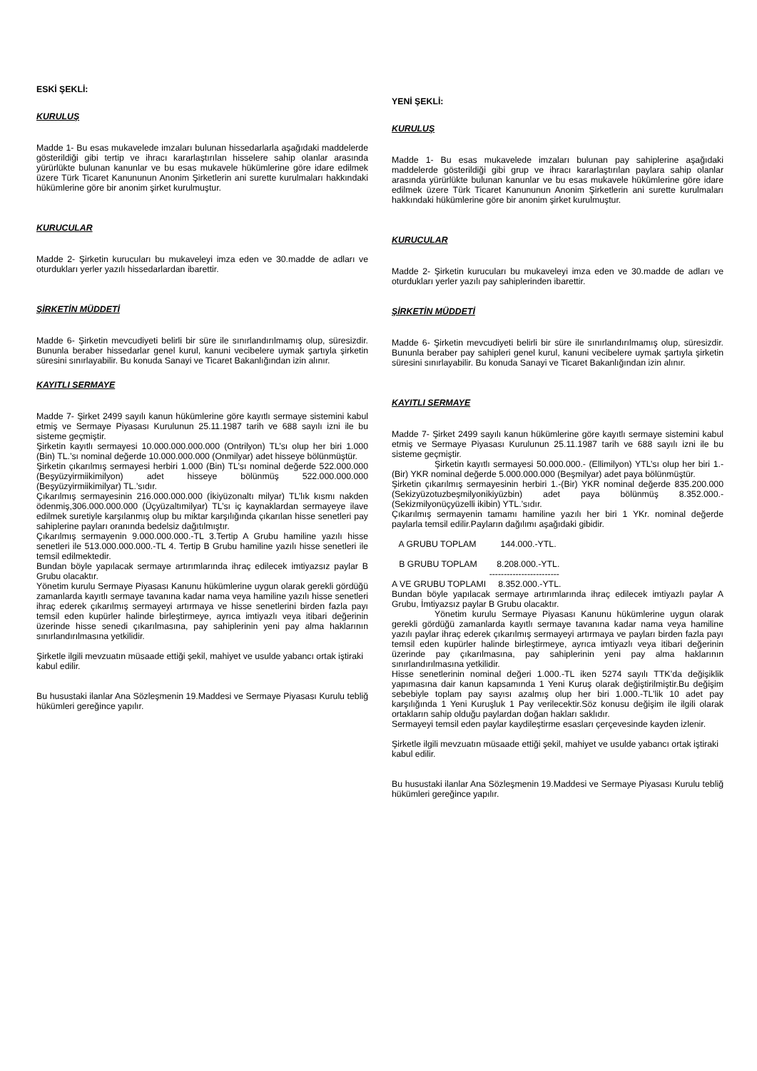ESKİ ŞEKLİ:
KURULUŞ
Madde 1- Bu esas mukavelede imzaları bulunan hissedarlarla aşağıdaki maddelerde gösterildiği gibi tertip ve ihracı kararlaştırılan hisselere sahip olanlar arasında yürürlükte bulunan kanunlar ve bu esas mukavele hükümlerine göre idare edilmek üzere Türk Ticaret Kanununun Anonim Şirketlerin ani surette kurulmaları hakkındaki hükümlerine göre bir anonim şirket kurulmuştur.
KURUCULAR
Madde 2- Şirketin kurucuları bu mukaveleyi imza eden ve 30.madde de adları ve oturdukları yerler yazılı hissedarlardan ibarettir.
ŞİRKETİN MÜDDETİ
Madde 6- Şirketin mevcudiyeti belirli bir süre ile sınırlandırılmamış olup, süresizdir. Bununla beraber hissedarlar genel kurul, kanuni vecibelere uymak şartıyla şirketin süresini sınırlayabilir. Bu konuda Sanayi ve Ticaret Bakanlığından izin alınır.
KAYITLI SERMAYE
Madde 7- Şirket 2499 sayılı kanun hükümlerine göre kayıtlı sermaye sistemini kabul etmiş ve Sermaye Piyasası Kurulunun 25.11.1987 tarih ve 688 sayılı izni ile bu sisteme geçmiştir.
Şirketin kayıtlı sermayesi 10.000.000.000.000 (Ontrilyon) TL’sı olup her biri 1.000 (Bin) TL.’sı nominal değerde 10.000.000.000 (Onmilyar) adet hisseye bölünmüştür.
Şirketin çıkarılmış sermayesi herbiri 1.000 (Bin) TL’sı nominal değerde 522.000.000 (Beşyüzyirmiikimilyon) adet hisseye bölünmüş 522.000.000.000 (Beşyüzyirmiikimilyar) TL.’sıdır.
Çıkarılmış sermayesinin 216.000.000.000 (İkiyüzonaltı milyar) TL’lık kısmı nakden ödenmiş,306.000.000.000 (Üçyüzaltımilyar) TL’sı iç kaynaklardan sermayeye ilave edilmek suretiyle karşılanmış olup bu miktar karşılığında çıkarılan hisse senetleri pay sahiplerine payları oranında bedelsiz dağıtılmıştır.
Çıkarılmış sermayenin 9.000.000.000.-TL 3.Tertip A Grubu hamiline yazılı hisse senetleri ile 513.000.000.000.-TL 4. Tertip B Grubu hamiline yazılı hisse senetleri ile temsil edilmektedir.
Bundan böyle yapılacak sermaye artırımlarında ihraç edilecek imtiyazsız paylar B Grubu olacaktır.
Yönetim kurulu Sermaye Piyasası Kanunu hükümlerine uygun olarak gerekli gördüğü zamanlarda kayıtlı sermaye tavanına kadar nama veya hamiline yazılı hisse senetleri ihraç ederek çıkarılmış sermayeyi artırmaya ve hisse senetlerini birden fazla payı temsil eden kupürler halinde birleştirmeye, ayrıca imtiyazlı veya itibari değerinin üzerinde hisse senedi çıkarılmasına, pay sahiplerinin yeni pay alma haklarının sınırlandırılmasına yetkilidir.
Şirketle ilgili mevzuatın müsaade ettiği şekil, mahiyet ve usulde yabancı ortak iştiraki kabul edilir.
Bu husustaki ilanlar Ana Sözleşmenin 19.Maddesi ve Sermaye Piyasası Kurulu tebliğ hükümleri gereğince yapılır.
YENİ ŞEKLİ:
KURULUŞ
Madde 1- Bu esas mukavelede imzaları bulunan pay sahiplerine aşağıdaki maddelerde gösterildiği gibi grup ve ihracı kararlaştırılan paylara sahip olanlar arasında yürürlükte bulunan kanunlar ve bu esas mukavele hükümlerine göre idare edilmek üzere Türk Ticaret Kanununun Anonim Şirketlerin ani surette kurulmaları hakkındaki hükümlerine göre bir anonim şirket kurulmuştur.
KURUCULAR
Madde 2- Şirketin kurucuları bu mukaveleyi imza eden ve 30.madde de adları ve oturdukları yerler yazılı pay sahiplerinden ibarettir.
ŞİRKETİN MÜDDETİ
Madde 6- Şirketin mevcudiyeti belirli bir süre ile sınırlandırılmamış olup, süresizdir. Bununla beraber pay sahipleri genel kurul, kanuni vecibelere uymak şartıyla şirketin süresini sınırlayabilir. Bu konuda Sanayi ve Ticaret Bakanlığından izin alınır.
KAYITLI SERMAYE
Madde 7- Şirket 2499 sayılı kanun hükümlerine göre kayıtlı sermaye sistemini kabul etmiş ve Sermaye Piyasası Kurulunun 25.11.1987 tarih ve 688 sayılı izni ile bu sisteme geçmiştir.
Şirketin kayıtlı sermayesi 50.000.000.- (Ellimilyon) YTL’sı olup her biri 1.-(Bir) YKR nominal değerde 5.000.000.000 (Beşmilyar) adet paya bölünmüştür.
Şirketin çıkarılmış sermayesinin herbiri 1.-(Bir) YKR nominal değerde 835.200.000 (Sekizyüzotuzbeşmilyonikiyüzbin) adet paya bölünmüş 8.352.000.-(Sekizmilyonüçyüzelli ikibin) YTL.’sıdır.
Çıkarılmış sermayenin tamamı hamiline yazılı her biri 1 YKr. nominal değerde paylarla temsil edilir.Payların dağılımı aşağıdaki gibidir.
A GRUBU TOPLAM 144.000.-YTL.
B GRUBU TOPLAM 8.208.000.-YTL.
------------------------
A VE GRUBU TOPLAMI 8.352.000.-YTL.
Bundan böyle yapılacak sermaye artırımlarında ihraç edilecek imtiyazlı paylar A Grubu, İmtiyazsız paylar B Grubu olacaktır.
Yönetim kurulu Sermaye Piyasası Kanunu hükümlerine uygun olarak gerekli gördüğü zamanlarda kayıtlı sermaye tavanına kadar nama veya hamiline yazılı paylar ihraç ederek çıkarılmış sermayeyi artırmaya ve payları birden fazla payı temsil eden kupürler halinde birleştirmeye, ayrıca imtiyazlı veya itibari değerinin üzerinde pay çıkarılmasına, pay sahiplerinin yeni pay alma haklarının sınırlandırılmasına yetkilidir.
Hisse senetlerinin nominal değeri 1.000.-TL iken 5274 sayılı TTK’da değişiklik yapımasına dair kanun kapsamında 1 Yeni Kuruş olarak değiştirilmiştir.Bu değişim sebebiyle toplam pay sayısı azalmış olup her biri 1.000.-TL’lik 10 adet pay karşılığında 1 Yeni Kuruşluk 1 Pay verilecektir.Söz konusu değişim ile ilgili olarak ortakların sahip olduğu paylardan doğan hakları saklıdır.
Sermayeyi temsil eden paylar kaydileştirme esasları çerçevesinde kayden izlenir.
Şirketle ilgili mevzuatın müsaade ettiği şekil, mahiyet ve usulde yabancı ortak iştiraki kabul edilir.
Bu husustaki ilanlar Ana Sözleşmenin 19.Maddesi ve Sermaye Piyasası Kurulu tebliğ hükümleri gereğince yapılır.